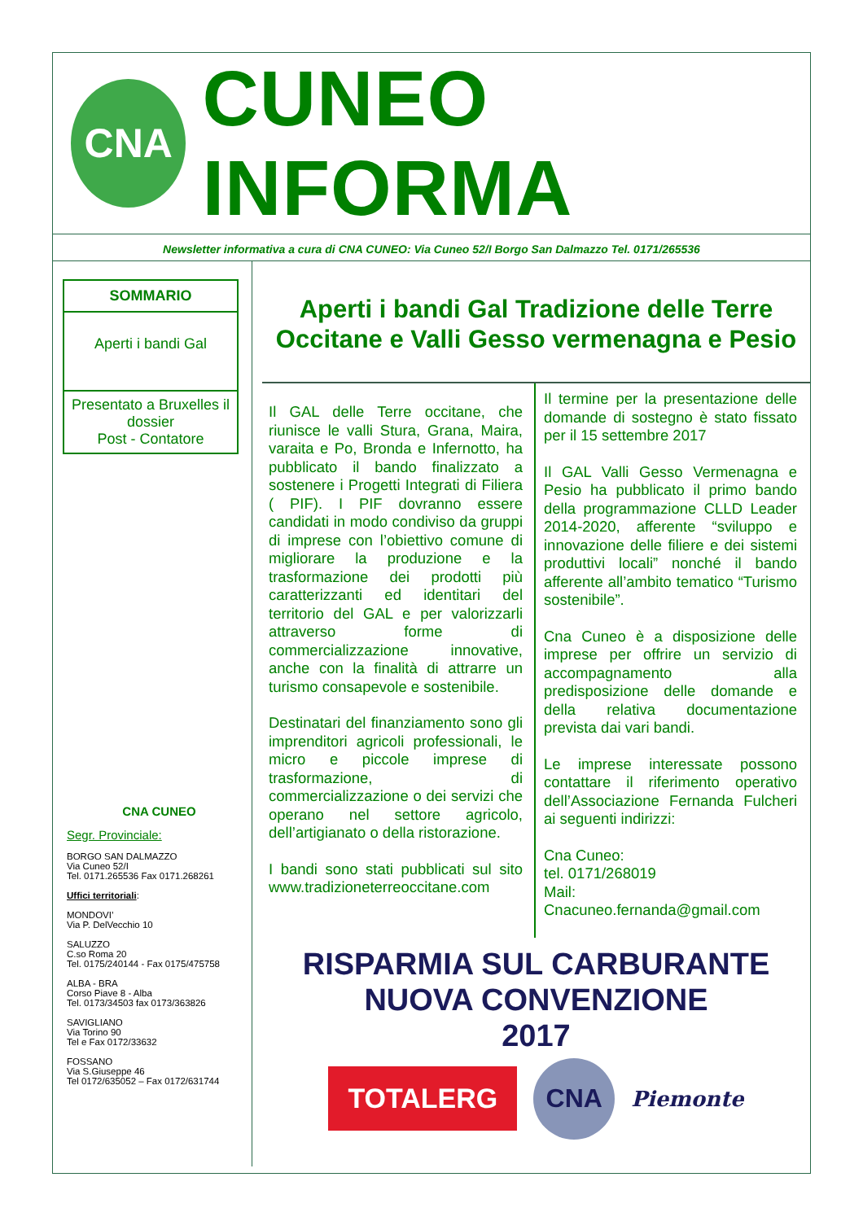CNA
CUNEO INFORMA
Newsletter informativa a cura di CNA CUNEO: Via Cuneo 52/I Borgo San Dalmazzo Tel. 0171/265536
SOMMARIO
Aperti i bandi Gal
Presentato a Bruxelles il dossier
Post - Contatore
CNA CUNEO
Segr. Provinciale:
BORGO SAN DALMAZZO
Via Cuneo 52/I
Tel. 0171.265536 Fax 0171.268261
Uffici territoriali:
MONDOVI’
Via P. DelVecchio 10
SALUZZO
C.so Roma 20
Tel. 0175/240144 - Fax 0175/475758
ALBA - BRA
Corso Piave 8 - Alba
Tel. 0173/34503 fax 0173/363826
SAVIGLIANO
Via Torino 90
Tel e Fax 0172/33632
FOSSANO
Via S.Giuseppe 46
Tel 0172/635052 – Fax 0172/631744
Aperti i bandi Gal Tradizione delle Terre Occitane e Valli Gesso vermenagna e Pesio
Il GAL delle Terre occitane, che riunisce le valli Stura, Grana, Maira, varaita e Po, Bronda e Infernotto, ha pubblicato il bando finalizzato a sostenere i Progetti Integrati di Filiera ( PIF). I PIF dovranno essere candidati in modo condiviso da gruppi di imprese con l’obiettivo comune di migliorare la produzione e la trasformazione dei prodotti più caratterizzanti ed identitari del territorio del GAL e per valorizzarli attraverso forme di commercializzazione innovative, anche con la finalità di attrarre un turismo consapevole e sostenibile.
Destinatari del finanziamento sono gli imprenditori agricoli professionali, le micro e piccole imprese di trasformazione, di commercializzazione o dei servizi che operano nel settore agricolo, dell’artigianato o della ristorazione.
I bandi sono stati pubblicati sul sito www.tradizioneterreoccitane.com
Il termine per la presentazione delle domande di sostegno è stato fissato per il 15 settembre 2017
Il GAL Valli Gesso Vermenagna e Pesio ha pubblicato il primo bando della programmazione CLLD Leader 2014-2020, afferente “sviluppo e innovazione delle filiere e dei sistemi produttivi locali” nonché il bando afferente all’ambito tematico “Turismo sostenibile”.
Cna Cuneo è a disposizione delle imprese per offrire un servizio di accompagnamento alla predisposizione delle domande e della relativa documentazione prevista dai vari bandi.
Le imprese interessate possono contattare il riferimento operativo dell’Associazione Fernanda Fulcheri ai seguenti indirizzi:
Cna Cuneo:
tel. 0171/268019
Mail:
Cnacuneo.fernanda@gmail.com
RISPARMIA SUL CARBURANTE
NUOVA CONVENZIONE
2017
TOTALERG
CNA
Piemonte